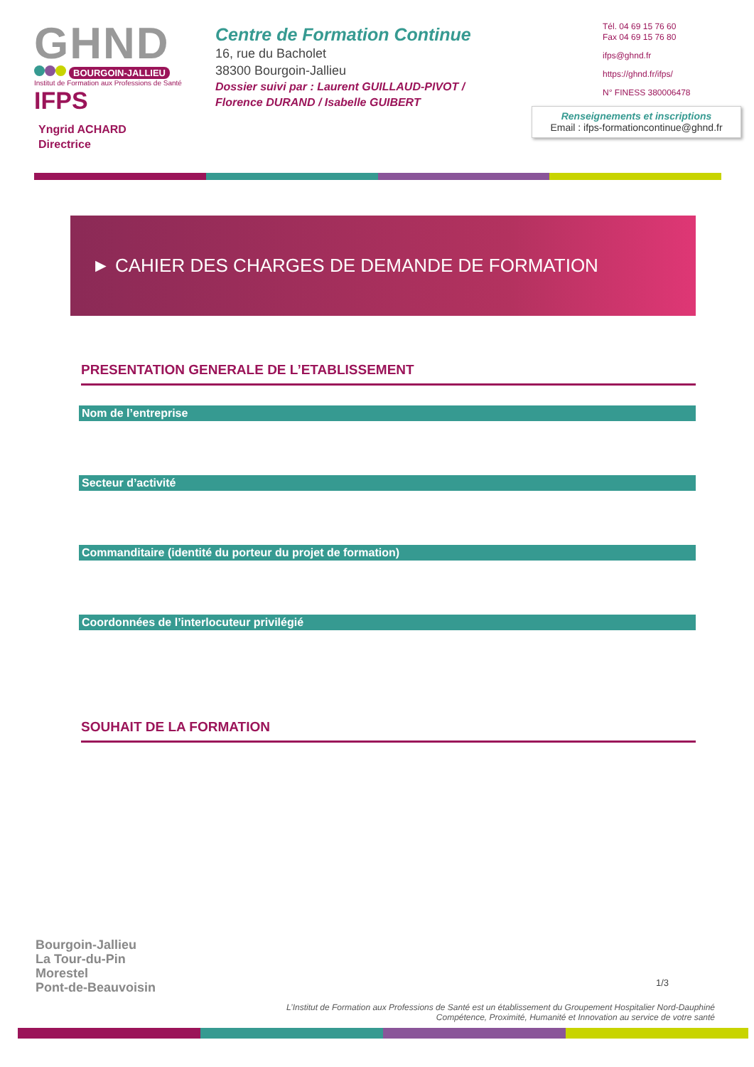GHND
BOURGOIN-JALLIEU
Institut de Formation aux Professions de Santé IFPS
Yngrid ACHARD
Directrice
Centre de Formation Continue
16, rue du Bacholet
38300 Bourgoin-Jallieu
Dossier suivi par : Laurent GUILLAUD-PIVOT /
Florence DURAND / Isabelle GUIBERT
Tél. 04 69 15 76 60
Fax 04 69 15 76 80
ifps@ghnd.fr
https://ghnd.fr/ifps/
N° FINESS 380006478
Renseignements et inscriptions
Email : ifps-formationcontinue@ghnd.fr
► CAHIER DES CHARGES DE DEMANDE DE FORMATION
PRESENTATION GENERALE DE L’ETABLISSEMENT
Nom de l’entreprise
Secteur d’activité
Commanditaire (identité du porteur du projet de formation)
Coordonnées de l’interlocuteur privilégié
SOUHAIT DE LA FORMATION
Bourgoin-Jallieu
La Tour-du-Pin
Morestel
Pont-de-Beauvoisin
1/3
L’Institut de Formation aux Professions de Santé est un établissement du Groupement Hospitalier Nord-Dauphiné
Compétence, Proximité, Humanité et Innovation au service de votre santé